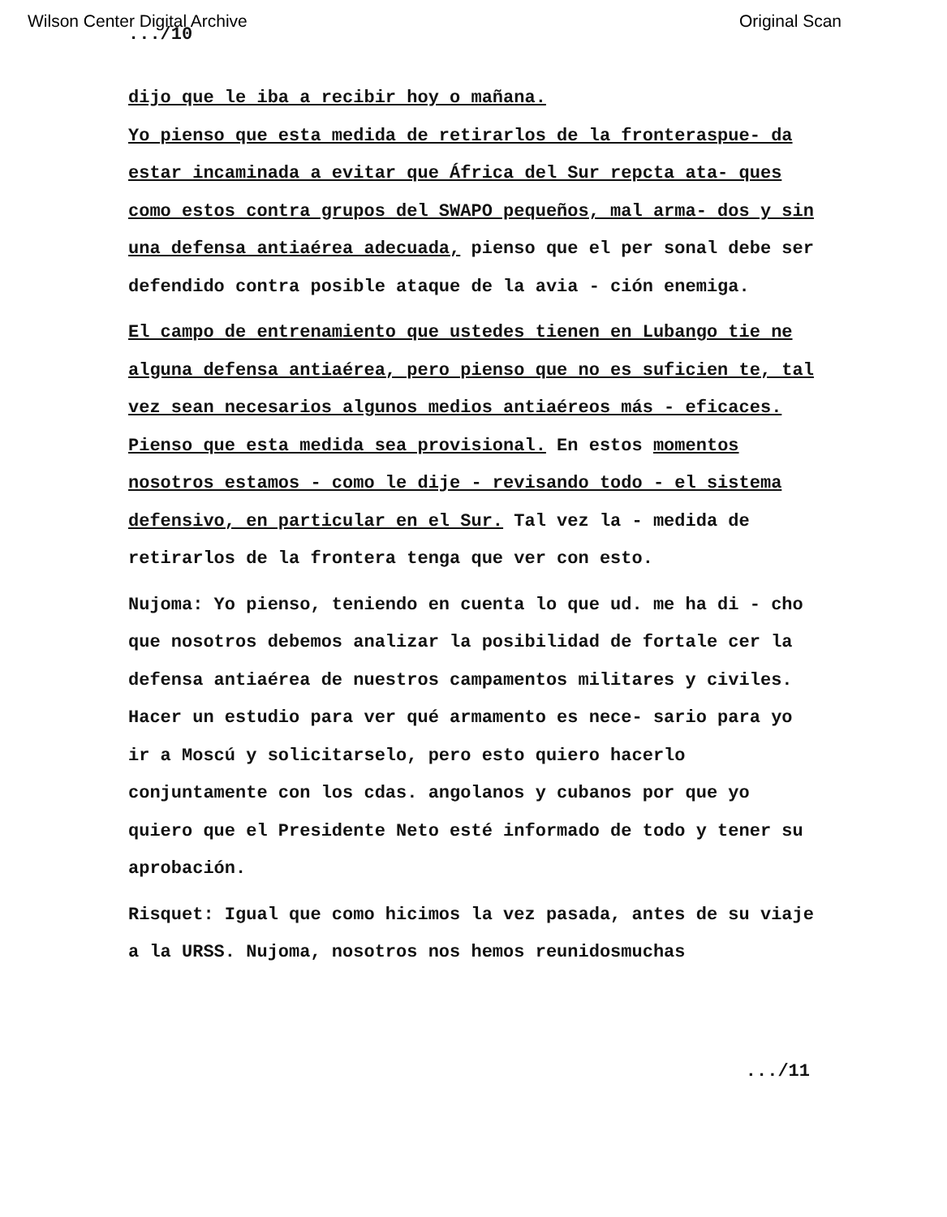Wilson Center Digital Archive Original Scan
.../10
dijo que le iba a recibir hoy o mañana.
Yo pienso que esta medida de retirarlos de la fronteraspue- da estar incaminada a evitar que África del Sur repcta ata- ques como estos contra grupos del SWAPO pequeños, mal arma- dos y sin una defensa antiaérea adecuada, pienso que el per sonal debe ser defendido contra posible ataque de la avia - ción enemiga.
El campo de entrenamiento que ustedes tienen en Lubango tie ne alguna defensa antiaérea, pero pienso que no es suficien te, tal vez sean necesarios algunos medios antiaéreos más - eficaces. Pienso que esta medida sea provisional. En estos momentos nosotros estamos - como le dije - revisando todo - el sistema defensivo, en particular en el Sur. Tal vez la - medida de retirarlos de la frontera tenga que ver con esto.
Nujoma: Yo pienso, teniendo en cuenta lo que ud. me ha di - cho que nosotros debemos analizar la posibilidad de fortale cer la defensa antiaérea de nuestros campamentos militares y civiles. Hacer un estudio para ver qué armamento es nece- sario para yo ir a Moscú y solicitarselo, pero esto quiero hacerlo conjuntamente con los cdas. angolanos y cubanos por que yo quiero que el Presidente Neto esté informado de todo y tener su aprobación.
Risquet: Igual que como hicimos la vez pasada, antes de su viaje a la URSS. Nujoma, nosotros nos hemos reunidosmuchas
.../11